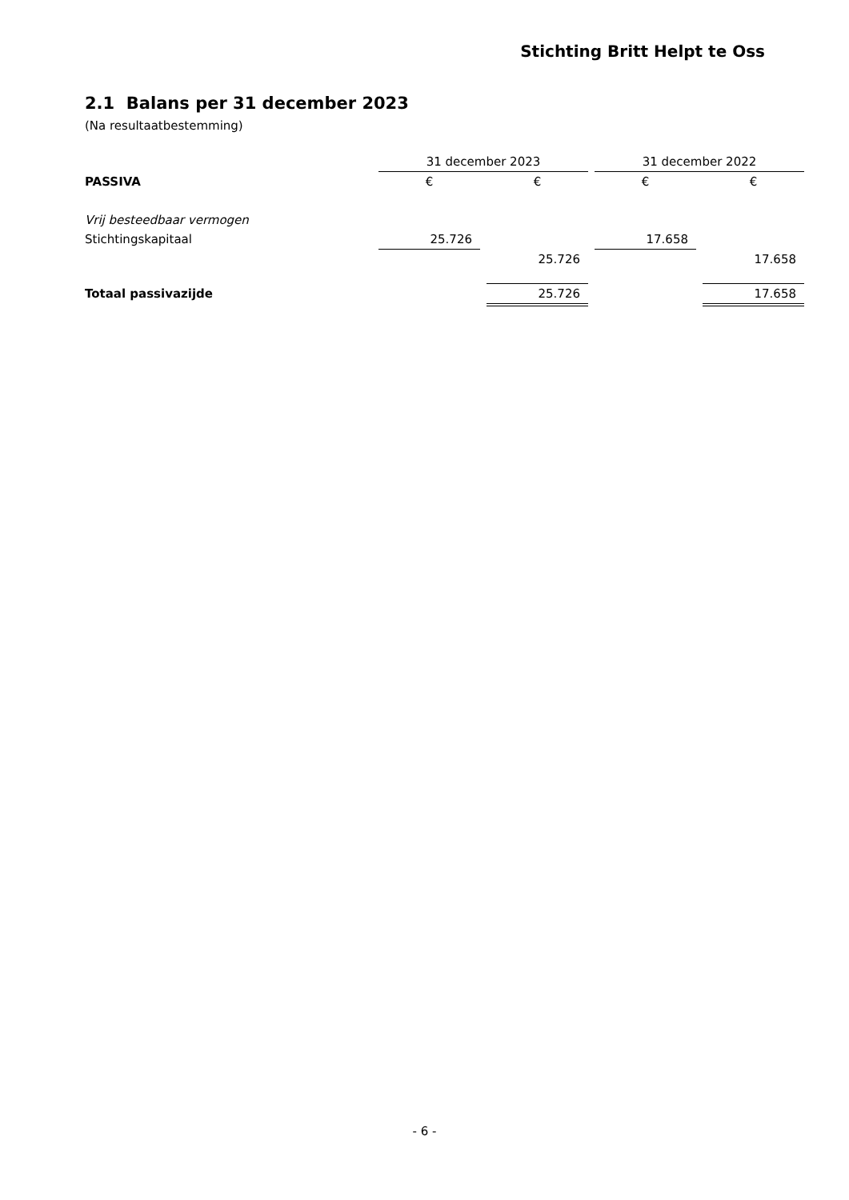Stichting Britt Helpt te Oss
2.1 Balans per 31 december 2023
(Na resultaatbestemming)
| | 31 december 2023 | | | | 31 december 2022 | | |
| PASSIVA | € | | € | | € | | € |
| Vrij besteedbaar vermogen | | | | | | | |
| Stichtingskapitaal | 25.726 | | | | 17.658 | | |
| | | | 25.726 | | | | 17.658 |
| Totaal passivazijde | | | 25.726 | | | | 17.658 |
- 6 -